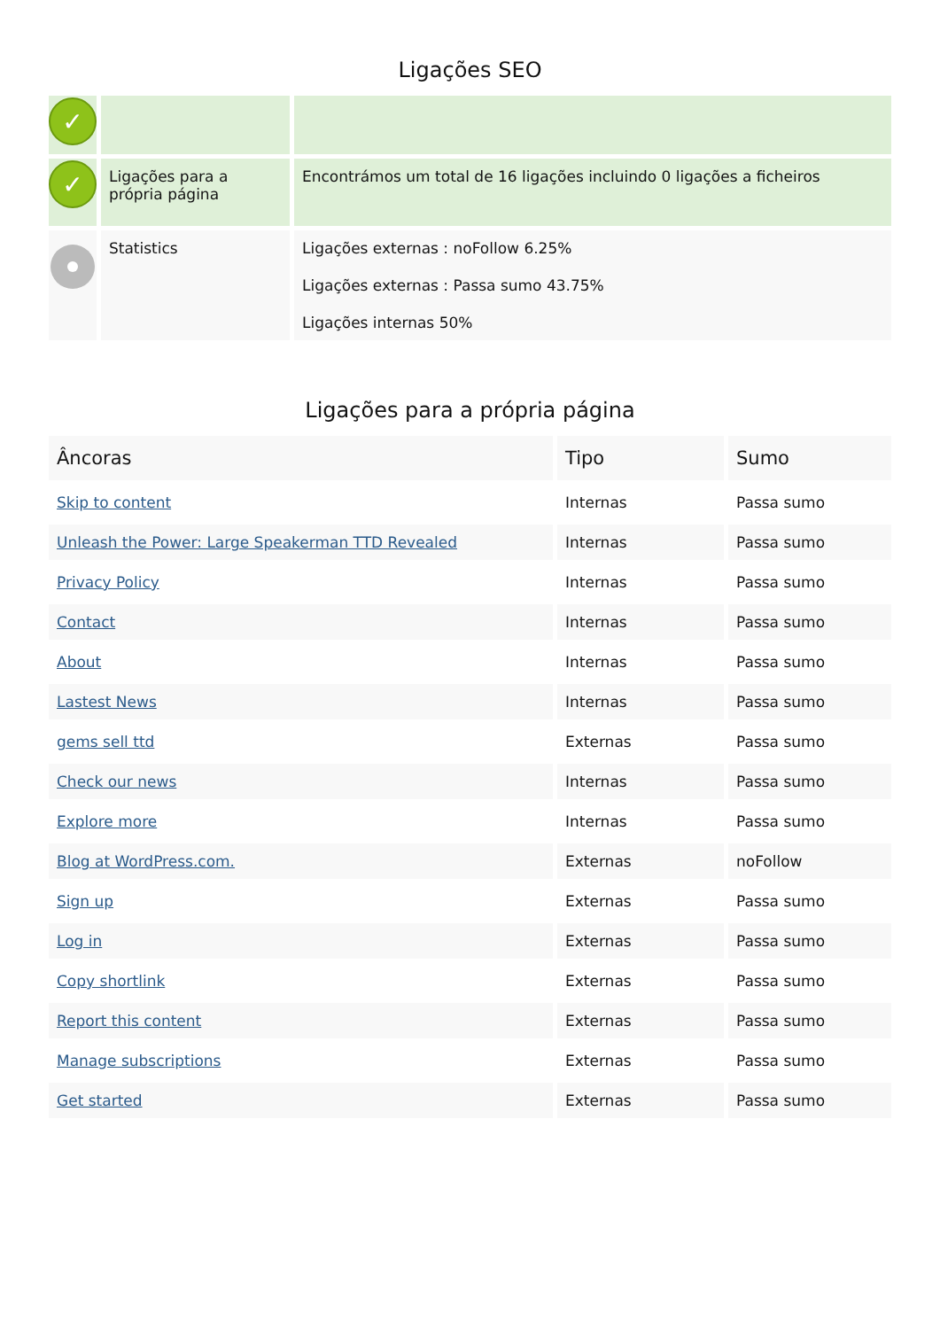Ligações SEO
| ✓ | | |
| ✓ | Ligações para a própria página | Encontrámos um total de 16 ligações incluindo 0 ligações a ficheiros |
| | Statistics | Ligações externas : noFollow 6.25% Ligações externas : Passa sumo 43.75% Ligações internas 50% |
Ligações para a própria página
| Âncoras | Tipo | Sumo |
| --- | --- | --- |
| Skip to content | Internas | Passa sumo |
| Unleash the Power: Large Speakerman TTD Revealed | Internas | Passa sumo |
| Privacy Policy | Internas | Passa sumo |
| Contact | Internas | Passa sumo |
| About | Internas | Passa sumo |
| Lastest News | Internas | Passa sumo |
| gems sell ttd | Externas | Passa sumo |
| Check our news | Internas | Passa sumo |
| Explore more | Internas | Passa sumo |
| Blog at WordPress.com. | Externas | noFollow |
| Sign up | Externas | Passa sumo |
| Log in | Externas | Passa sumo |
| Copy shortlink | Externas | Passa sumo |
| Report this content | Externas | Passa sumo |
| Manage subscriptions | Externas | Passa sumo |
| Get started | Externas | Passa sumo |